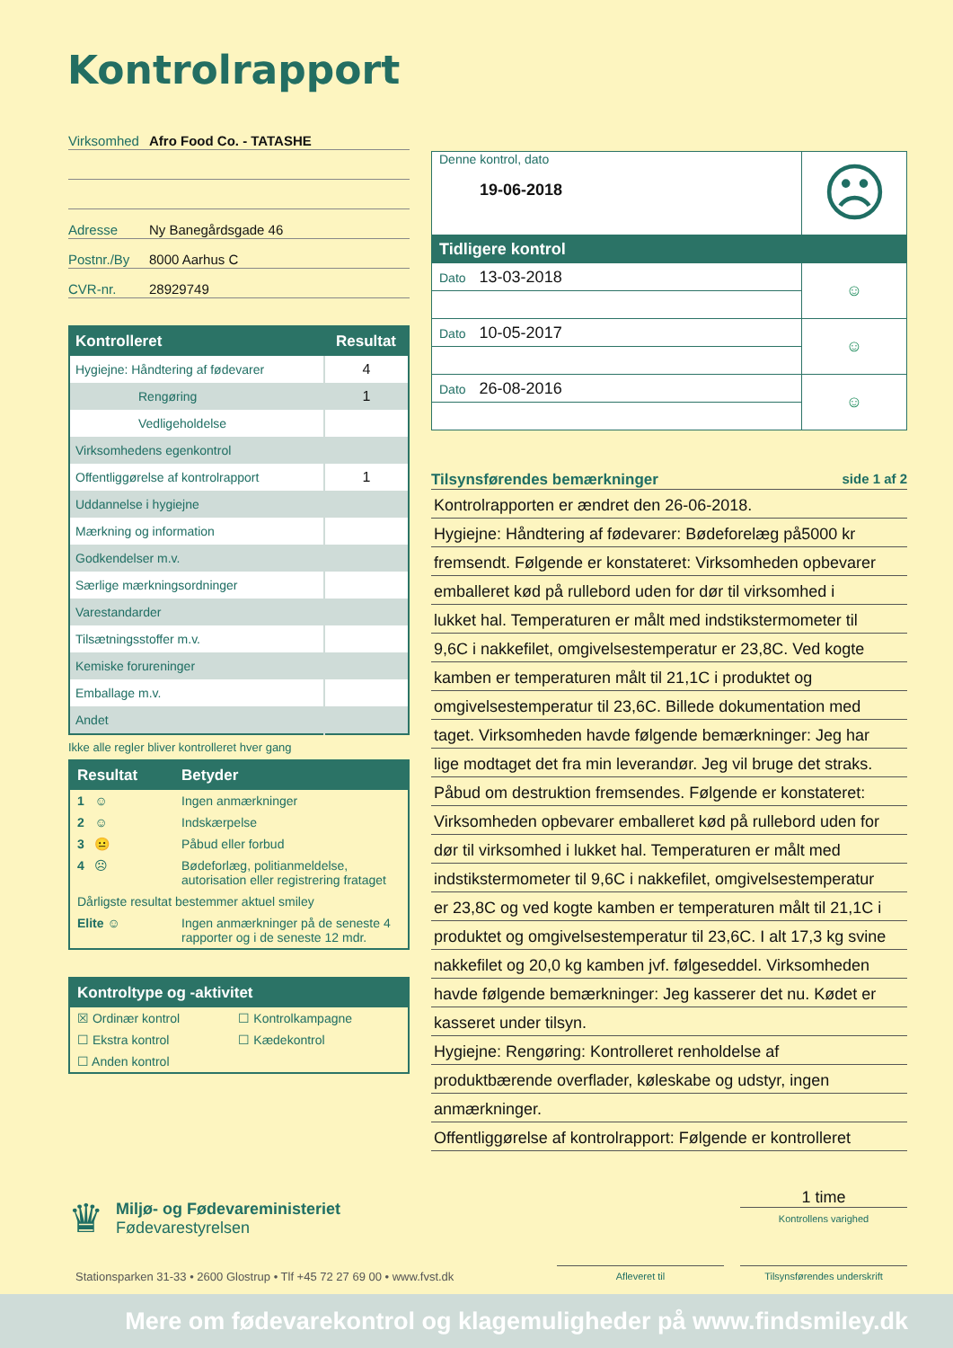Kontrolrapport
Virksomhed Afro Food Co. - TATASHE
Adresse Ny Banegårdsgade 46
Postnr./By 8000 Aarhus C
CVR-nr. 28929749
| Kontrolleret | Resultat |
| --- | --- |
| Hygiejne: Håndtering af fødevarer | 4 |
| Rengøring | 1 |
| Vedligeholdelse | |
| Virksomhedens egenkontrol | |
| Offentliggørelse af kontrolrapport | 1 |
| Uddannelse i hygiejne | |
| Mærkning og information | |
| Godkendelser m.v. | |
| Særlige mærkningsordninger | |
| Varestandarder | |
| Tilsætningsstoffer m.v. | |
| Kemiske forureninger | |
| Emballage m.v. | |
| Andet | |
Ikke alle regler bliver kontrolleret hver gang
| Resultat | Betyder |
| --- | --- |
| 1 ☺ | Ingen anmærkninger |
| 2 ☺ | Indskærpelse |
| 3 😐 | Påbud eller forbud |
| 4 ☹ | Bødeforlæg, politianmeldelse, autorisation eller registrering frataget |
| Dårligste resultat bestemmer aktuel smiley | |
| Elite ☺ | Ingen anmærkninger på de seneste 4 rapporter og i de seneste 12 mdr. |
| Kontroltype og -aktivitet | |
| --- | --- |
| ☒ Ordinær kontrol | ☐ Kontrolkampagne |
| ☐ Ekstra kontrol | ☐ Kædekontrol |
| ☐ Anden kontrol | |
| Denne kontrol, dato 19-06-2018 | ☹ |
| Tidligere kontrol | |
| Dato 13-03-2018 | ☺ |
| Dato 10-05-2017 | ☺ |
| Dato 26-08-2016 | ☺ |
Tilsynsførendes bemærkninger side 1 af 2
Kontrolrapporten er ændret den 26-06-2018.
Hygiejne: Håndtering af fødevarer: Bødeforelæg på5000 kr
fremsendt. Følgende er konstateret: Virksomheden opbevarer
emballeret kød på rullebord uden for dør til virksomhed i
lukket hal. Temperaturen er målt med indstikstermometer til
9,6C i nakkefilet, omgivelsestemperatur er 23,8C. Ved kogte
kamben er temperaturen målt til 21,1C i produktet og
omgivelsestemperatur til 23,6C. Billede dokumentation med
taget. Virksomheden havde følgende bemærkninger: Jeg har
lige modtaget det fra min leverandør. Jeg vil bruge det straks.
Påbud om destruktion fremsendes. Følgende er konstateret:
Virksomheden opbevarer emballeret kød på rullebord uden for
dør til virksomhed i lukket hal. Temperaturen er målt med
indstikstermometer til 9,6C i nakkefilet, omgivelsestemperatur
er 23,8C og ved kogte kamben er temperaturen målt til 21,1C i
produktet og omgivelsestemperatur til 23,6C. I alt 17,3 kg svine
nakkefilet og 20,0 kg kamben jvf. følgeseddel. Virksomheden
havde følgende bemærkninger: Jeg kasserer det nu. Kødet er
kasseret under tilsyn.
Hygiejne: Rengøring: Kontrolleret renholdelse af
produktbærende overflader, køleskabe og udstyr, ingen
anmærkninger.
Offentliggørelse af kontrolrapport: Følgende er kontrolleret
♛
Miljø- og Fødevareministeriet
Fødevarestyrelsen
1 time
Kontrollens varighed
Stationsparken 31-33 • 2600 Glostrup • Tlf +45 72 27 69 00 • www.fvst.dk
Afleveret til Tilsynsførendes underskrift
Mere om fødevarekontrol og klagemuligheder på www.findsmiley.dk